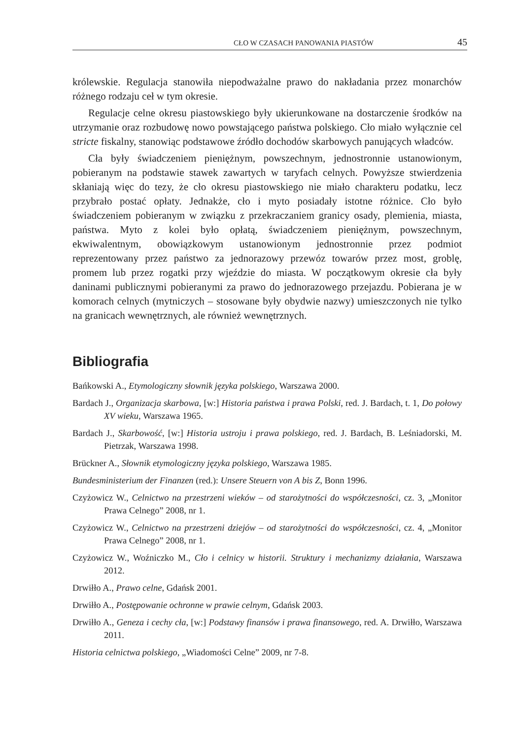CŁO W CZASACH PANOWANIA PIASTÓW 45
królewskie. Regulacja stanowiła niepodważalne prawo do nakładania przez monarchów różnego rodzaju ceł w tym okresie.
Regulacje celne okresu piastowskiego były ukierunkowane na dostarczenie środków na utrzymanie oraz rozbudowę nowo powstającego państwa polskiego. Cło miało wyłącznie cel stricte fiskalny, stanowiąc podstawowe źródło dochodów skarbowych panujących władców.
Cła były świadczeniem pieniężnym, powszechnym, jednostronnie ustanowionym, pobieranym na podstawie stawek zawartych w taryfach celnych. Powyższe stwierdzenia skłaniają więc do tezy, że cło okresu piastowskiego nie miało charakteru podatku, lecz przybrało postać opłaty. Jednakże, cło i myto posiadały istotne różnice. Cło było świadczeniem pobieranym w związku z przekraczaniem granicy osady, plemienia, miasta, państwa. Myto z kolei było opłatą, świadczeniem pieniężnym, powszechnym, ekwiwalentnym, obowiązkowym ustanowionym jednostronnie przez podmiot reprezentowany przez państwo za jednorazowy przewóz towarów przez most, groblę, promem lub przez rogatki przy wjeździe do miasta. W początkowym okresie cła były daninami publicznymi pobieranymi za prawo do jednorazowego przejazdu. Pobierana je w komorach celnych (mytniczych – stosowane były obydwie nazwy) umieszczonych nie tylko na granicach wewnętrznych, ale również wewnętrznych.
Bibliografia
Bańkowski A., Etymologiczny słownik języka polskiego, Warszawa 2000.
Bardach J., Organizacja skarbowa, [w:] Historia państwa i prawa Polski, red. J. Bardach, t. 1, Do połowy XV wieku, Warszawa 1965.
Bardach J., Skarbowość, [w:] Historia ustroju i prawa polskiego, red. J. Bardach, B. Leśniadorski, M. Pietrzak, Warszawa 1998.
Brückner A., Słownik etymologiczny języka polskiego, Warszawa 1985.
Bundesministerium der Finanzen (red.): Unsere Steuern von A bis Z, Bonn 1996.
Czyżowicz W., Celnictwo na przestrzeni wieków – od starożytności do współczesności, cz. 3, „Monitor Prawa Celnego” 2008, nr 1.
Czyżowicz W., Celnictwo na przestrzeni dziejów – od starożytności do współczesności, cz. 4, „Monitor Prawa Celnego” 2008, nr 1.
Czyżowicz W., Woźniczko M., Cło i celnicy w historii. Struktury i mechanizmy działania, Warszawa 2012.
Drwiłło A., Prawo celne, Gdańsk 2001.
Drwiłło A., Postępowanie ochronne w prawie celnym, Gdańsk 2003.
Drwiłło A., Geneza i cechy cła, [w:] Podstawy finansów i prawa finansowego, red. A. Drwiłło, Warszawa 2011.
Historia celnictwa polskiego, „Wiadomości Celne” 2009, nr 7-8.